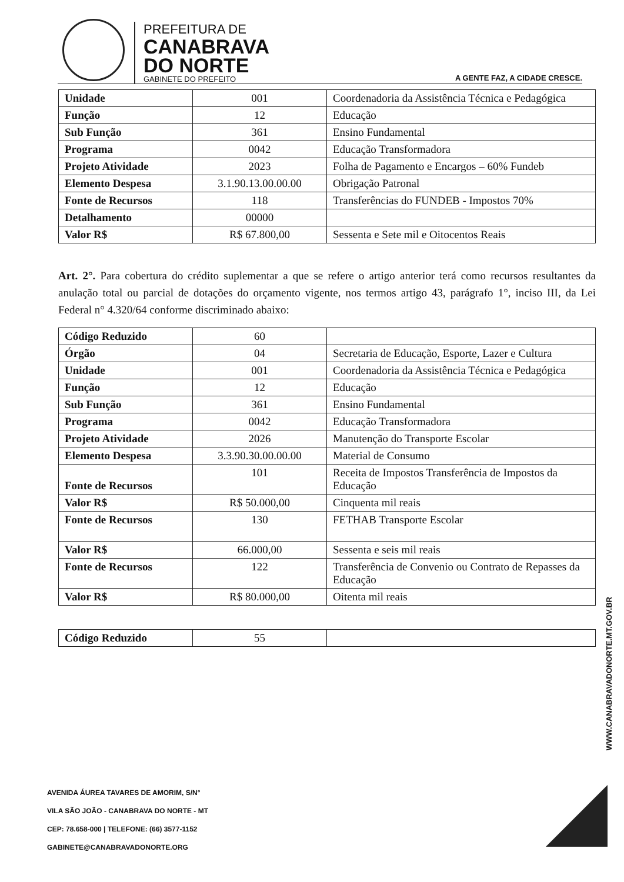PREFEITURA DE
CANABRAVA
DO NORTE
GABINETE DO PREFEITO
A GENTE FAZ, A CIDADE CRESCE.
| Unidade | 001 | Coordenadoria da Assistência Técnica e Pedagógica |
| Função | 12 | Educação |
| Sub Função | 361 | Ensino Fundamental |
| Programa | 0042 | Educação Transformadora |
| Projeto Atividade | 2023 | Folha de Pagamento e Encargos – 60% Fundeb |
| Elemento Despesa | 3.1.90.13.00.00.00 | Obrigação Patronal |
| Fonte de Recursos | 118 | Transferências do FUNDEB - Impostos 70% |
| Detalhamento | 00000 | |
| Valor R$ | R$ 67.800,00 | Sessenta e Sete mil e Oitocentos Reais |
Art. 2°. Para cobertura do crédito suplementar a que se refere o artigo anterior terá como recursos resultantes da anulação total ou parcial de dotações do orçamento vigente, nos termos artigo 43, parágrafo 1°, inciso III, da Lei Federal n° 4.320/64 conforme discriminado abaixo:
| Código Reduzido | 60 | |
| Órgão | 04 | Secretaria de Educação, Esporte, Lazer e Cultura |
| Unidade | 001 | Coordenadoria da Assistência Técnica e Pedagógica |
| Função | 12 | Educação |
| Sub Função | 361 | Ensino Fundamental |
| Programa | 0042 | Educação Transformadora |
| Projeto Atividade | 2026 | Manutenção do Transporte Escolar |
| Elemento Despesa | 3.3.90.30.00.00.00 | Material de Consumo |
| Fonte de Recursos | 101 | Receita de Impostos Transferência de Impostos da Educação |
| Valor R$ | R$ 50.000,00 | Cinquenta mil reais |
| Fonte de Recursos | 130 | FETHAB Transporte Escolar |
| Valor R$ | 66.000,00 | Sessenta e seis mil reais |
| Fonte de Recursos | 122 | Transferência de Convenio ou Contrato de Repasses da Educação |
| Valor R$ | R$ 80.000,00 | Oitenta mil reais |
| Código Reduzido | 55 | |
WWW.CANABRAVADONORTE.MT.GOV.BR
AVENIDA ÁUREA TAVARES DE AMORIM, S/N°
VILA SÃO JOÃO - CANABRAVA DO NORTE - MT
CEP: 78.658-000 | TELEFONE: (66) 3577-1152
GABINETE@CANABRAVADONORTE.ORG